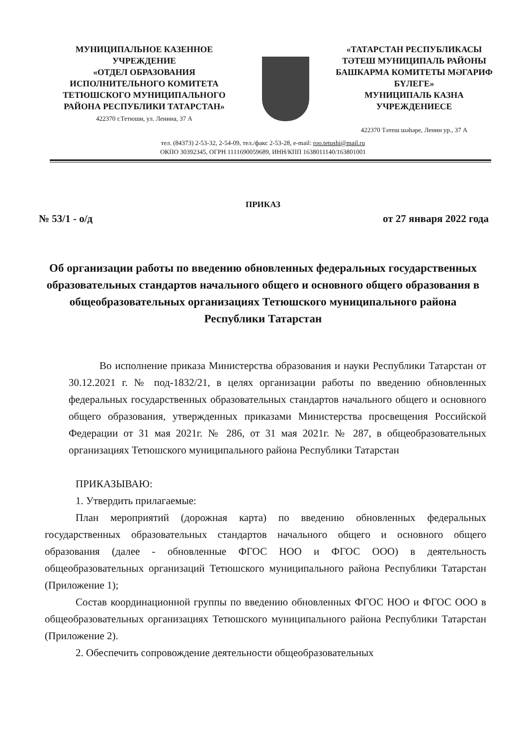МУНИЦИПАЛЬНОЕ КАЗЕННОЕ
УЧРЕЖДЕНИЕ
«ОТДЕЛ ОБРАЗОВАНИЯ
ИСПОЛНИТЕЛЬНОГО КОМИТЕТА
ТЕТЮШСКОГО МУНИЦИПАЛЬНОГО
РАЙОНА РЕСПУБЛИКИ ТАТАРСТАН»
422370 г.Тетюши, ул. Ленина, 37 А
«ТАТАРСТАН РЕСПУБЛИКАСЫ
ТӘТЕШ МУНИЦИПАЛЬ РАЙОНЫ
БАШКАРМА КОМИТЕТЫ МӘГАРИФ
БҮЛЕГЕ»
МУНИЦИПАЛЬ КАЗНА
УЧРЕЖДЕНИЕСЕ
422370 Тәтеш шәһәре, Ленин ур., 37 А
тел. (84373) 2-53-32, 2-54-09, тел./факс 2-53-28, e-mail: roo.tetushi@mail.ru
ОКПО 30392345, ОГРН 1111690059689, ИНН/КПП 1638011140/163801001
ПРИКАЗ
№ 53/1 - о/д от 27 января 2022 года
Об организации работы по введению обновленных федеральных государственных образовательных стандартов начального общего и основного общего образования в общеобразовательных организациях Тетюшского муниципального района Республики Татарстан
Во исполнение приказа Министерства образования и науки Республики Татарстан от 30.12.2021 г. № под-1832/21, в целях организации работы по введению обновленных федеральных государственных образовательных стандартов начального общего и основного общего образования, утвержденных приказами Министерства просвещения Российской Федерации от 31 мая 2021г. № 286, от 31 мая 2021г. № 287, в общеобразовательных организациях Тетюшского муниципального района Республики Татарстан
ПРИКАЗЫВАЮ:
1. Утвердить прилагаемые:
План мероприятий (дорожная карта) по введению обновленных федеральных государственных образовательных стандартов начального общего и основного общего образования (далее - обновленные ФГОС НОО и ФГОС ООО) в деятельность общеобразовательных организаций Тетюшского муниципального района Республики Татарстан (Приложение 1);
Состав координационной группы по введению обновленных ФГОС НОО и ФГОС ООО в общеобразовательных организациях Тетюшского муниципального района Республики Татарстан (Приложение 2).
2. Обеспечить сопровождение деятельности общеобразовательных